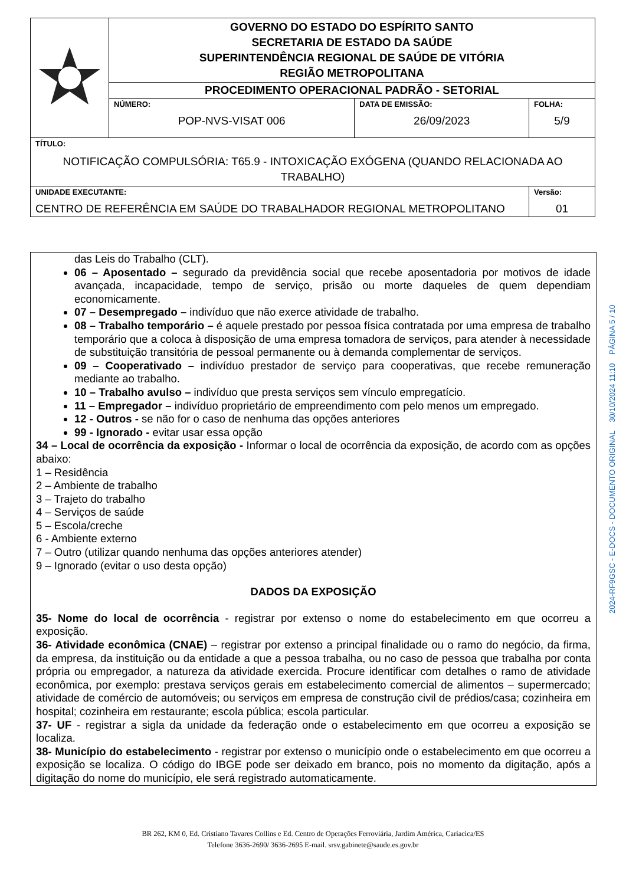| | GOVERNO DO ESTADO DO ESPÍRITO SANTO SECRETARIA DE ESTADO DA SAÚDE SUPERINTENDÊNCIA REGIONAL DE SAÚDE DE VITÓRIA REGIÃO METROPOLITANA | | |
| | PROCEDIMENTO OPERACIONAL PADRÃO - SETORIAL | | |
| | NÚMERO: POP-NVS-VISAT 006 | DATA DE EMISSÃO: 26/09/2023 | FOLHA: 5/9 |
| TÍTULO: NOTIFICAÇÃO COMPULSÓRIA: T65.9 - INTOXICAÇÃO EXÓGENA (QUANDO RELACIONADA AO TRABALHO) | | | |
| UNIDADE EXECUTANTE: CENTRO DE REFERÊNCIA EM SAÚDE DO TRABALHADOR REGIONAL METROPOLITANO | | | Versão: 01 |
das Leis do Trabalho (CLT).
06 – Aposentado – segurado da previdência social que recebe aposentadoria por motivos de idade avançada, incapacidade, tempo de serviço, prisão ou morte daqueles de quem dependiam economicamente.
07 – Desempregado – indivíduo que não exerce atividade de trabalho.
08 – Trabalho temporário – é aquele prestado por pessoa física contratada por uma empresa de trabalho temporário que a coloca à disposição de uma empresa tomadora de serviços, para atender à necessidade de substituição transitória de pessoal permanente ou à demanda complementar de serviços.
09 – Cooperativado – indivíduo prestador de serviço para cooperativas, que recebe remuneração mediante ao trabalho.
10 – Trabalho avulso – indivíduo que presta serviços sem vínculo empregatício.
11 – Empregador – indivíduo proprietário de empreendimento com pelo menos um empregado.
12 - Outros - se não for o caso de nenhuma das opções anteriores
99 - Ignorado - evitar usar essa opção
34 – Local de ocorrência da exposição - Informar o local de ocorrência da exposição, de acordo com as opções abaixo:
1 – Residência
2 – Ambiente de trabalho
3 – Trajeto do trabalho
4 – Serviços de saúde
5 – Escola/creche
6 - Ambiente externo
7 – Outro (utilizar quando nenhuma das opções anteriores atender)
9 – Ignorado (evitar o uso desta opção)
DADOS DA EXPOSIÇÃO
35- Nome do local de ocorrência - registrar por extenso o nome do estabelecimento em que ocorreu a exposição.
36- Atividade econômica (CNAE) – registrar por extenso a principal finalidade ou o ramo do negócio, da firma, da empresa, da instituição ou da entidade a que a pessoa trabalha, ou no caso de pessoa que trabalha por conta própria ou empregador, a natureza da atividade exercida. Procure identificar com detalhes o ramo de atividade econômica, por exemplo: prestava serviços gerais em estabelecimento comercial de alimentos – supermercado; atividade de comércio de automóveis; ou serviços em empresa de construção civil de prédios/casa; cozinheira em hospital; cozinheira em restaurante; escola pública; escola particular.
37- UF - registrar a sigla da unidade da federação onde o estabelecimento em que ocorreu a exposição se localiza.
38- Município do estabelecimento - registrar por extenso o município onde o estabelecimento em que ocorreu a exposição se localiza. O código do IBGE pode ser deixado em branco, pois no momento da digitação, após a digitação do nome do município, ele será registrado automaticamente.
BR 262, KM 0, Ed. Cristiano Tavares Collins e Ed. Centro de Operações Ferroviária, Jardim América, Cariacica/ES
Telefone 3636-2690/ 3636-2695 E-mail. srsv.gabinete@saude.es.gov.br
2024-RF9GSC - E-DOCS - DOCUMENTO ORIGINAL 30/10/2024 11:10 PÁGINA 5 / 10